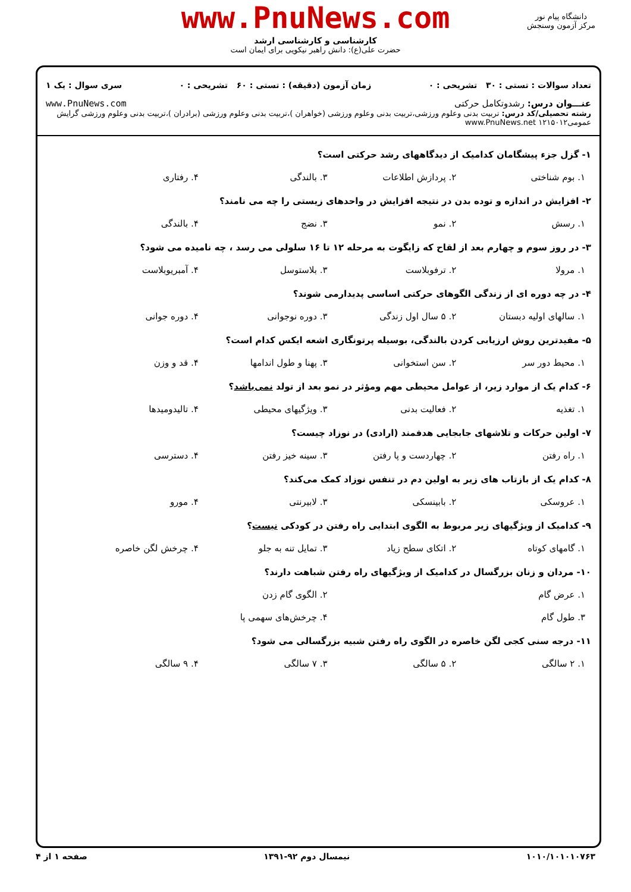www.PnuNews.com
کارشناسی و کارشناسی ارشد
حضرت علی(ع): دانش راهبر نیکویی برای ایمان است
دانشگاه پیام نور
مرکز آزمون وسنجش
تعداد سوالات : تستی : ۳۰ تشریحی : ۰ زمان آزمون (دقیقه) : تستی : ۶۰ تشریحی : ۰ سری سوال : یک ۱
عنـــوان درس: رشدوتکامل حرکتی www.PnuNews.com
رشته تحصیلی/کد درس: تربیت بدنی وعلوم ورزشی،تربیت بدنی وعلوم ورزشی (خواهران )،تربیت بدنی وعلوم ورزشی (برادران )،تربیت بدنی وعلوم ورزشی گرایش عمومی۱۲۱۵۰۱۲ www.PnuNews.net
۱- گزل جزء پیشگامان کدامیک از دیدگاههای رشد حرکتی است؟
۱. بوم شناختی ۲. پردازش اطلاعات ۳. بالندگی ۴. رفتاری
۲- افزایش در اندازه و توده بدن در نتیجه افزایش در واحدهای زیستی را چه می نامند؟
۱. رسش ۲. نمو ۳. نضج ۴. بالندگی
۳- در روز سوم و چهارم بعد از لقاح که زایگوت به مرحله ۱۲ تا ۱۶ سلولی می رسد ، چه نامیده می شود؟
۱. مرولا ۲. ترفوبلاست ۳. بلاستوسل ۴. آمبریوبلاست
۴- در چه دوره ای از زندگی الگوهای حرکتی اساسی پدیدارمی شوند؟
۱. سالهای اولیه دبستان ۲. ۵ سال اول زندگی ۳. دوره نوجوانی ۴. دوره جوانی
۵- مفیدترین روش ارزیابی کردن بالندگی، بوسیله پرتونگاری اشعه ایکس کدام است؟
۱. محیط دور سر ۲. سن استخوانی ۳. پهنا و طول اندامها ۴. قد و وزن
۶- کدام یک از موارد زیر، از عوامل محیطی مهم ومؤثر در نمو بعد از تولد نمی‌باشد؟
۱. تغذیه ۲. فعالیت بدنی ۳. ویژگیهای محیطی ۴. تالیدومیدها
۷- اولین حرکات و تلاشهای جابجایی هدفمند (ارادی) در نوزاد چیست؟
۱. راه رفتن ۲. چهاردست و پا رفتن ۳. سینه خیز رفتن ۴. دسترسی
۸- کدام یک از بازتاب های زیر به اولین دم در تنفس نوزاد کمک می‌کند؟
۱. عروسکی ۲. بابینسکی ۳. لابیرنتی ۴. مورو
۹- کدامیک از ویژگیهای زیر مربوط به الگوی ابتدایی راه رفتن در کودکی نیست؟
۱. گامهای کوتاه ۲. اتکای سطح زیاد ۳. تمایل تنه به جلو ۴. چرخش لگن خاصره
۱۰- مردان و زنان بزرگسال در کدامیک از ویژگیهای راه رفتن شباهت دارند؟
۱. عرض گام ۲. الگوی گام زدن
۳. طول گام ۴. چرخش‌های سهمی پا
۱۱- درجه سنی کجی لگن خاصره در الگوی راه رفتن شبیه بزرگسالی می شود؟
۱. ۲ سالگی ۲. ۵ سالگی ۳. ۷ سالگی ۴. ۹ سالگی
۱۰۱۰/۱۰۱۰۱۰۷۶۳ نیمسال دوم ۹۲-۱۳۹۱ صفحه ۱ از ۴